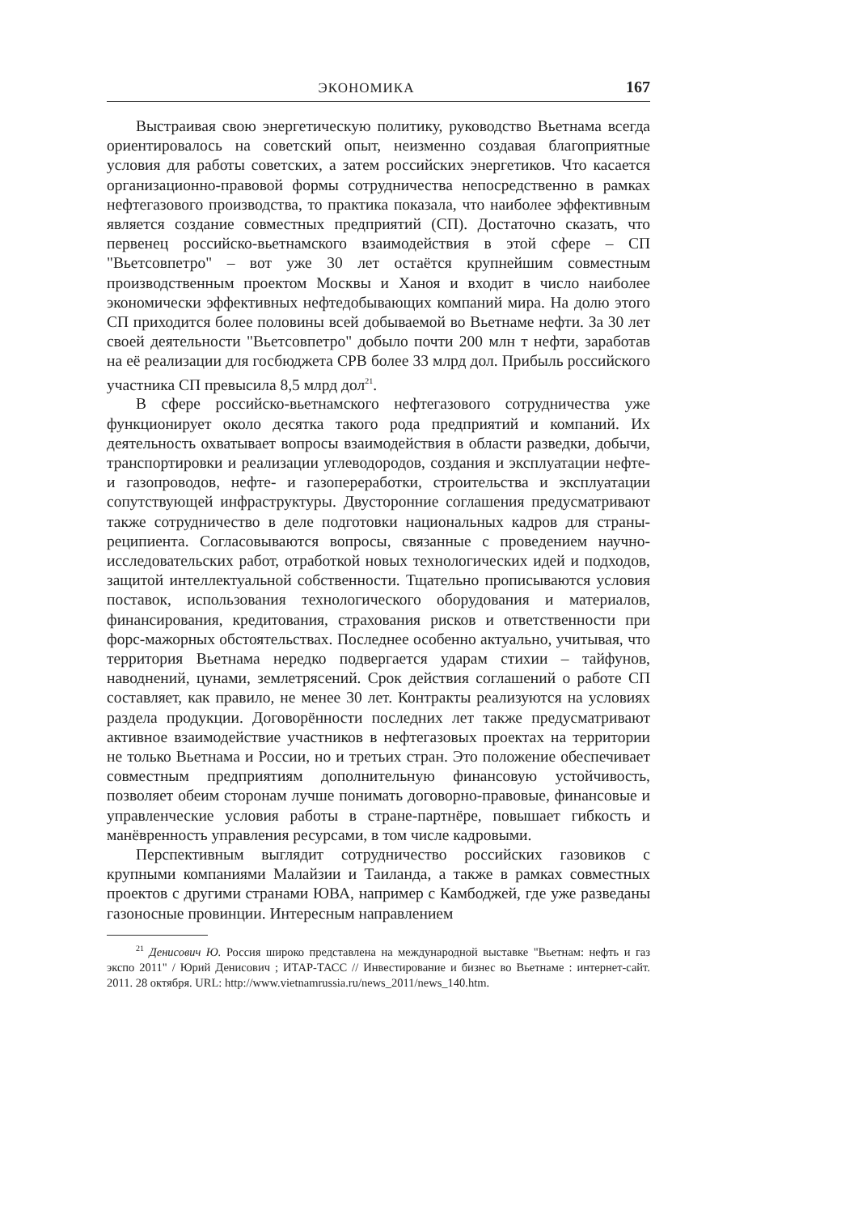ЭКОНОМИКА 167
Выстраивая свою энергетическую политику, руководство Вьетнама всегда ориентировалось на советский опыт, неизменно создавая благоприятные условия для работы советских, а затем российских энергетиков. Что касается организационно-правовой формы сотрудничества непосредственно в рамках нефтегазового производства, то практика показала, что наиболее эффективным является создание совместных предприятий (СП). Достаточно сказать, что первенец российско-вьетнамского взаимодействия в этой сфере – СП "Вьетсовпетро" – вот уже 30 лет остаётся крупнейшим совместным производственным проектом Москвы и Ханоя и входит в число наиболее экономически эффективных нефтедобывающих компаний мира. На долю этого СП приходится более половины всей добываемой во Вьетнаме нефти. За 30 лет своей деятельности "Вьетсовпетро" добыло почти 200 млн т нефти, заработав на её реализации для госбюджета СРВ более 33 млрд дол. Прибыль российского участника СП превысила 8,5 млрд дол<sup>21</sup>.
В сфере российско-вьетнамского нефтегазового сотрудничества уже функционирует около десятка такого рода предприятий и компаний. Их деятельность охватывает вопросы взаимодействия в области разведки, добычи, транспортировки и реализации углеводородов, создания и эксплуатации нефте- и газопроводов, нефте- и газопереработки, строительства и эксплуатации сопутствующей инфраструктуры. Двусторонние соглашения предусматривают также сотрудничество в деле подготовки национальных кадров для страны-реципиента. Согласовываются вопросы, связанные с проведением научно-исследовательских работ, отработкой новых технологических идей и подходов, защитой интеллектуальной собственности. Тщательно прописываются условия поставок, использования технологического оборудования и материалов, финансирования, кредитования, страхования рисков и ответственности при форс-мажорных обстоятельствах. Последнее особенно актуально, учитывая, что территория Вьетнама нередко подвергается ударам стихии – тайфунов, наводнений, цунами, землетрясений. Срок действия соглашений о работе СП составляет, как правило, не менее 30 лет. Контракты реализуются на условиях раздела продукции. Договорённости последних лет также предусматривают активное взаимодействие участников в нефтегазовых проектах на территории не только Вьетнама и России, но и третьих стран. Это положение обеспечивает совместным предприятиям дополнительную финансовую устойчивость, позволяет обеим сторонам лучше понимать договорно-правовые, финансовые и управленческие условия работы в стране-партнёре, повышает гибкость и манёвренность управления ресурсами, в том числе кадровыми.
Перспективным выглядит сотрудничество российских газовиков с крупными компаниями Малайзии и Таиланда, а также в рамках совместных проектов с другими странами ЮВА, например с Камбоджей, где уже разведаны газоносные провинции. Интересным направлением
<sup>21</sup> Денисович Ю. Россия широко представлена на международной выставке "Вьетнам: нефть и газ экспо 2011" / Юрий Денисович ; ИТАР-ТАСС // Инвестирование и бизнес во Вьетнаме : интернет-сайт. 2011. 28 октября. URL: http://www.vietnamrussia.ru/news_2011/news_140.htm.